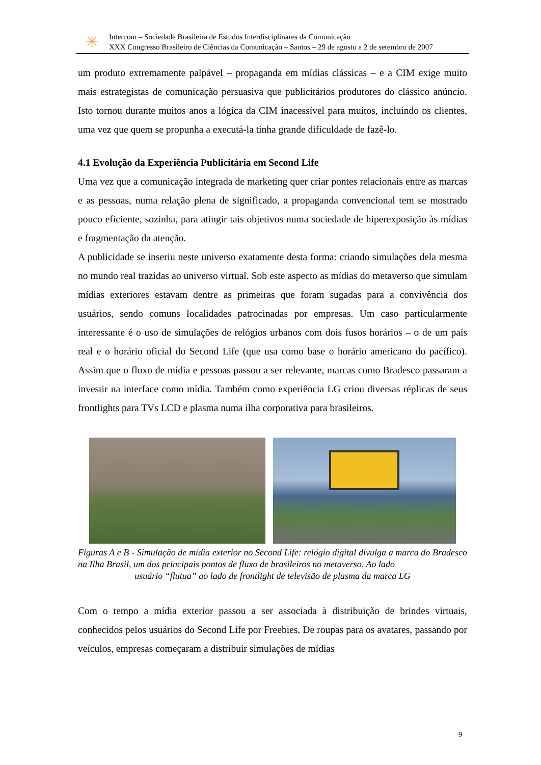✳
Intercom – Sociedade Brasileira de Estudos Interdisciplinares da Comunicação
XXX Congresso Brasileiro de Ciências da Comunicação – Santos – 29 de agosto a 2 de setembro de 2007
um produto extremamente palpável – propaganda em mídias clássicas – e a CIM exige muito mais estrategistas de comunicação persuasiva que publicitários produtores do clássico anúncio. Isto tornou durante muitos anos a lógica da CIM inacessível para muitos, incluindo os clientes, uma vez que quem se propunha a executá-la tinha grande dificuldade de fazê-lo.
4.1 Evolução da Experiência Publicitária em Second Life
Uma vez que a comunicação integrada de marketing quer criar pontes relacionais entre as marcas e as pessoas, numa relação plena de significado, a propaganda convencional tem se mostrado pouco eficiente, sozinha, para atingir tais objetivos numa sociedade de hiperexposição às mídias e fragmentação da atenção.
A publicidade se inseriu neste universo exatamente desta forma: criando simulações dela mesma no mundo real trazidas ao universo virtual. Sob este aspecto as mídias do metaverso que simulam mídias exteriores estavam dentre as primeiras que foram sugadas para a convivência dos usuários, sendo comuns localidades patrocinadas por empresas. Um caso particularmente interessante é o uso de simulações de relógios urbanos com dois fusos horários – o de um país real e o horário oficial do Second Life (que usa como base o horário americano do pacífico). Assim que o fluxo de mídia e pessoas passou a ser relevante, marcas como Bradesco passaram a investir na interface como mídia. Também como experiência LG criou diversas réplicas de seus frontlights para TVs LCD e plasma numa ilha corporativa para brasileiros.
Figuras A e B - Simulação de mídia exterior no Second Life: relógio digital divulga a marca do Bradesco na Ilha Brasil, um dos principais pontos de fluxo de brasileiros no metaverso. Ao lado
usuário “flutua” ao lado de frontlight de televisão de plasma da marca LG
Com o tempo a mídia exterior passou a ser associada à distribuição de brindes virtuais, conhecidos pelos usuários do Second Life por Freebies. De roupas para os avatares, passando por veículos, empresas começaram a distribuir simulações de mídias
9